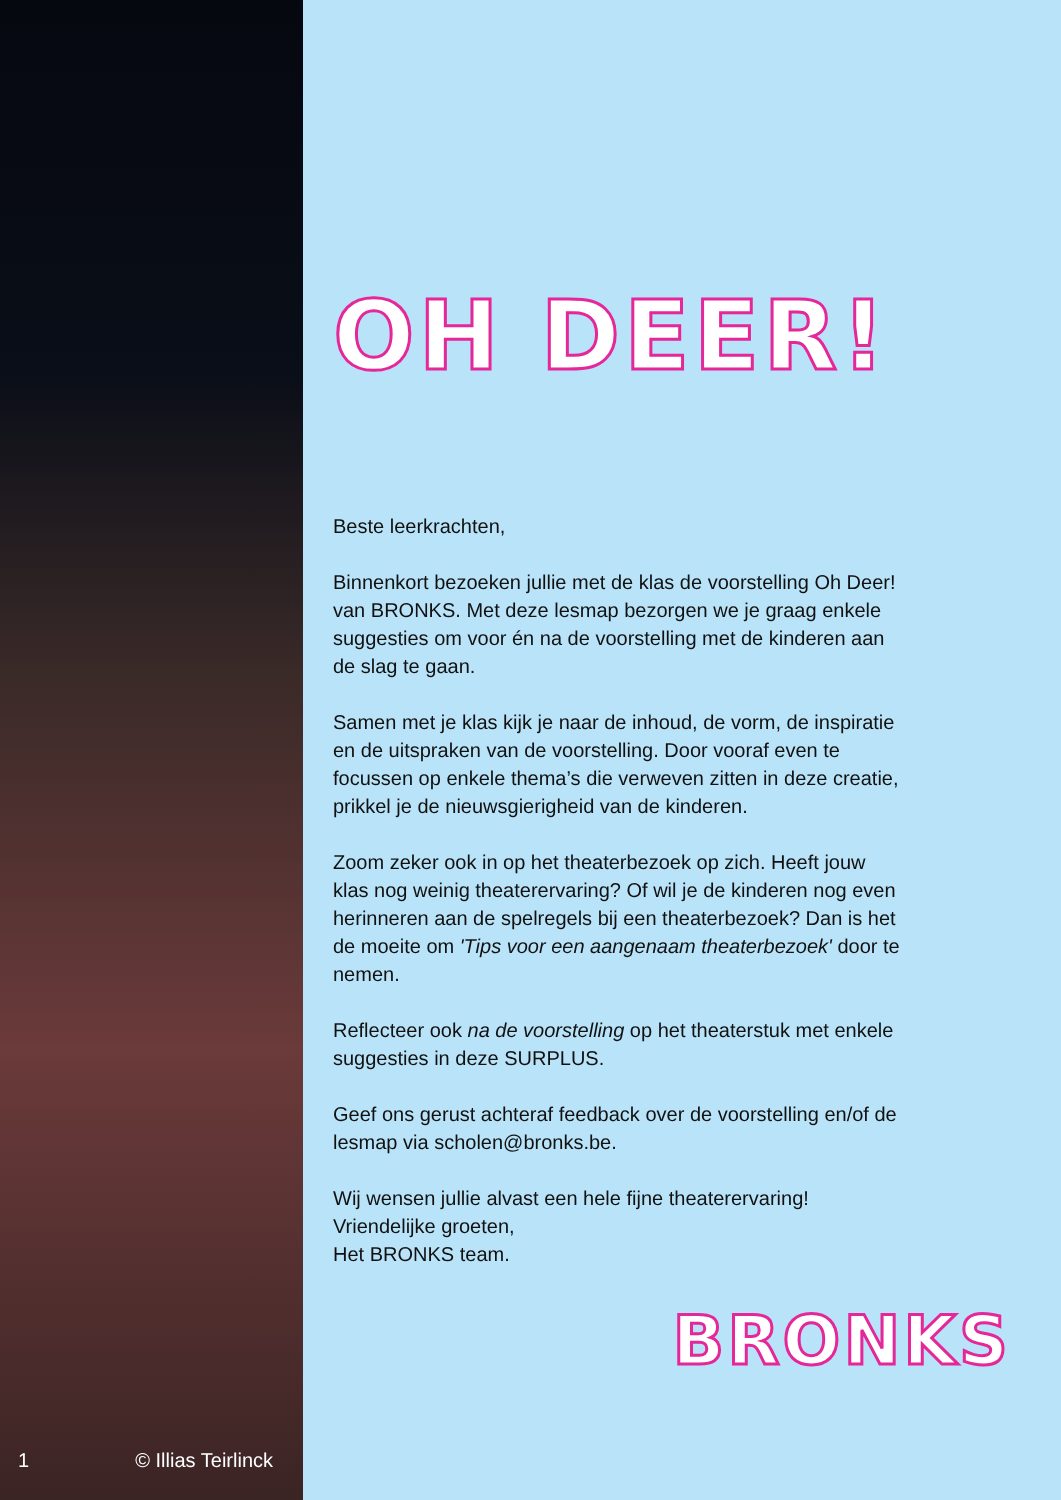1 © Illias Teirlinck
OH DEER!
Beste leerkrachten,
Binnenkort bezoeken jullie met de klas de voorstelling Oh Deer! van BRONKS. Met deze lesmap bezorgen we je graag enkele suggesties om voor én na de voorstelling met de kinderen aan de slag te gaan.
Samen met je klas kijk je naar de inhoud, de vorm, de inspiratie en de uitspraken van de voorstelling. Door vooraf even te focussen op enkele thema’s die verweven zitten in deze creatie, prikkel je de nieuwsgierigheid van de kinderen.
Zoom zeker ook in op het theaterbezoek op zich. Heeft jouw klas nog weinig theaterervaring? Of wil je de kinderen nog even herinneren aan de spelregels bij een theaterbezoek? Dan is het de moeite om 'Tips voor een aangenaam theaterbezoek' door te nemen.
Reflecteer ook na de voorstelling op het theaterstuk met enkele suggesties in deze SURPLUS.
Geef ons gerust achteraf feedback over de voorstelling en/of de lesmap via scholen@bronks.be.
Wij wensen jullie alvast een hele fijne theaterervaring!
Vriendelijke groeten,
Het BRONKS team.
BRONKS